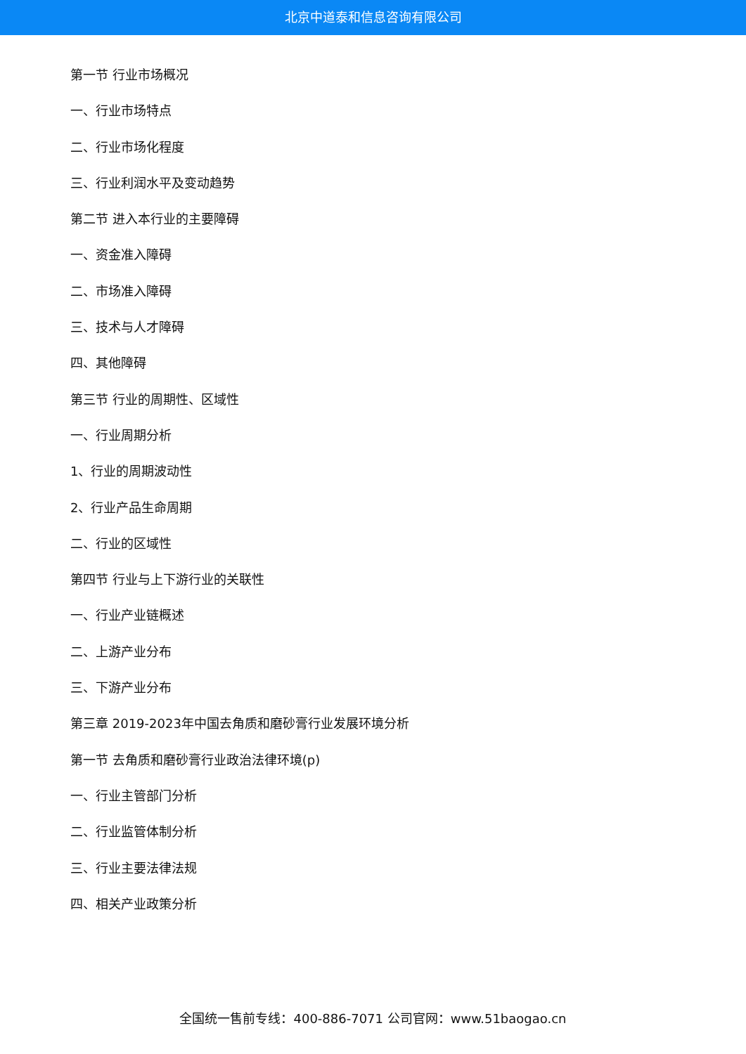北京中道泰和信息咨询有限公司
第一节 行业市场概况
一、行业市场特点
二、行业市场化程度
三、行业利润水平及变动趋势
第二节 进入本行业的主要障碍
一、资金准入障碍
二、市场准入障碍
三、技术与人才障碍
四、其他障碍
第三节 行业的周期性、区域性
一、行业周期分析
1、行业的周期波动性
2、行业产品生命周期
二、行业的区域性
第四节 行业与上下游行业的关联性
一、行业产业链概述
二、上游产业分布
三、下游产业分布
第三章 2019-2023年中国去角质和磨砂膏行业发展环境分析
第一节 去角质和磨砂膏行业政治法律环境(p)
一、行业主管部门分析
二、行业监管体制分析
三、行业主要法律法规
四、相关产业政策分析
全国统一售前专线：400-886-7071 公司官网：www.51baogao.cn